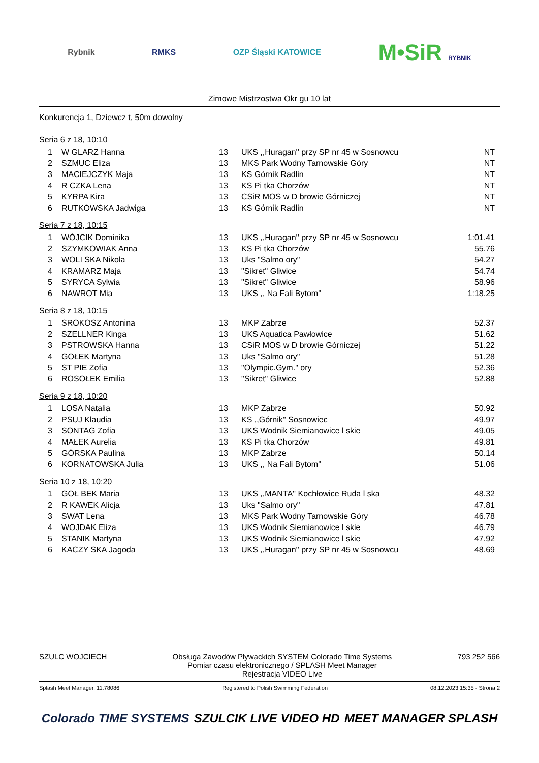Rybnik RMKS OZP Śląski KATOWICE M•SiR RYBNIK
Zimowe Mistrzostwa Okr gu 10 lat
Konkurencja 1, Dziewcz t, 50m dowolny
Seria 6 z 18, 10:10
| 1 | W GLARZ Hanna | 13 | UKS ,,Huragan'' przy SP nr 45 w Sosnowcu | NT |
| 2 | SZMUC Eliza | 13 | MKS Park Wodny Tarnowskie Góry | NT |
| 3 | MACIEJCZYK Maja | 13 | KS Górnik Radlin | NT |
| 4 | R CZKA Lena | 13 | KS Pi tka Chorzów | NT |
| 5 | KYRPA Kira | 13 | CSiR MOS w D browie Górniczej | NT |
| 6 | RUTKOWSKA Jadwiga | 13 | KS Górnik Radlin | NT |
Seria 7 z 18, 10:15
| 1 | WÓJCIK Dominika | 13 | UKS ,,Huragan'' przy SP nr 45 w Sosnowcu | 1:01.41 |
| 2 | SZYMKOWIAK Anna | 13 | KS Pi tka Chorzów | 55.76 |
| 3 | WOLI SKA Nikola | 13 | Uks "Salmo ory" | 54.27 |
| 4 | KRAMARZ Maja | 13 | "Sikret" Gliwice | 54.74 |
| 5 | SYRYCA Sylwia | 13 | "Sikret" Gliwice | 58.96 |
| 6 | NAWROT Mia | 13 | UKS ,, Na Fali Bytom'' | 1:18.25 |
Seria 8 z 18, 10:15
| 1 | SROKOSZ Antonina | 13 | MKP Zabrze | 52.37 |
| 2 | SZELLNER Kinga | 13 | UKS Aquatica Pawłowice | 51.62 |
| 3 | PSTROWSKA Hanna | 13 | CSiR MOS w D browie Górniczej | 51.22 |
| 4 | GOŁEK Martyna | 13 | Uks "Salmo ory" | 51.28 |
| 5 | ST PIE Zofia | 13 | "Olympic.Gym." ory | 52.36 |
| 6 | ROSOŁEK Emilia | 13 | "Sikret" Gliwice | 52.88 |
Seria 9 z 18, 10:20
| 1 | LOSA Natalia | 13 | MKP Zabrze | 50.92 |
| 2 | PSUJ Klaudia | 13 | KS ,,Górnik'' Sosnowiec | 49.97 |
| 3 | SONTAG Zofia | 13 | UKS Wodnik Siemianowice l skie | 49.05 |
| 4 | MAŁEK Aurelia | 13 | KS Pi tka Chorzów | 49.81 |
| 5 | GÓRSKA Paulina | 13 | MKP Zabrze | 50.14 |
| 6 | KORNATOWSKA Julia | 13 | UKS ,, Na Fali Bytom'' | 51.06 |
Seria 10 z 18, 10:20
| 1 | GOŁ BEK Maria | 13 | UKS ,,MANTA'' Kochłowice Ruda l ska | 48.32 |
| 2 | R KAWEK Alicja | 13 | Uks "Salmo ory" | 47.81 |
| 3 | SWAT Lena | 13 | MKS Park Wodny Tarnowskie Góry | 46.78 |
| 4 | WOJDAK Eliza | 13 | UKS Wodnik Siemianowice l skie | 46.79 |
| 5 | STANIK Martyna | 13 | UKS Wodnik Siemianowice l skie | 47.92 |
| 6 | KACZY SKA Jagoda | 13 | UKS ,,Huragan'' przy SP nr 45 w Sosnowcu | 48.69 |
SZULC WOJCIECH Obsługa Zawodów Pływackich SYSTEM Colorado Time Systems
Pomiar czasu elektronicznego / SPLASH Meet Manager
Rejestracja VIDEO Live 793 252 566
Splash Meet Manager, 11.78086 Registered to Polish Swimming Federation 08.12.2023 15:35 - Strona 2
Colorado TIME SYSTEMS SZULCIK LIVE VIDEO HD MEET MANAGER SPLASH